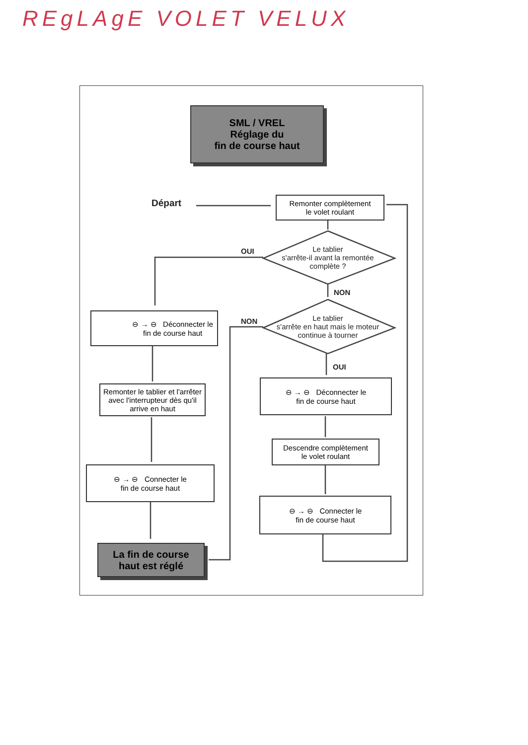REgLAgE VOLET VELUX
SML / VREL
Réglage du
fin de course haut
Départ
Remonter complètement
le volet roulant
OUI
Le tablier
s'arrête-il avant la remontée complète ?
NON
NON
Le tablier
s'arrête en haut mais le moteur continue à tourner
OUI
⊖ → ⊖ Déconnecter le
fin de course haut
Remonter le tablier et l'arrêter avec l'interrupteur dès qu'il arrive en haut
⊖ → ⊖ Connecter le
fin de course haut
La fin de course
haut est réglé
⊖ → ⊖ Déconnecter le
fin de course haut
Descendre complètement
le volet roulant
⊖ → ⊖ Connecter le
fin de course haut